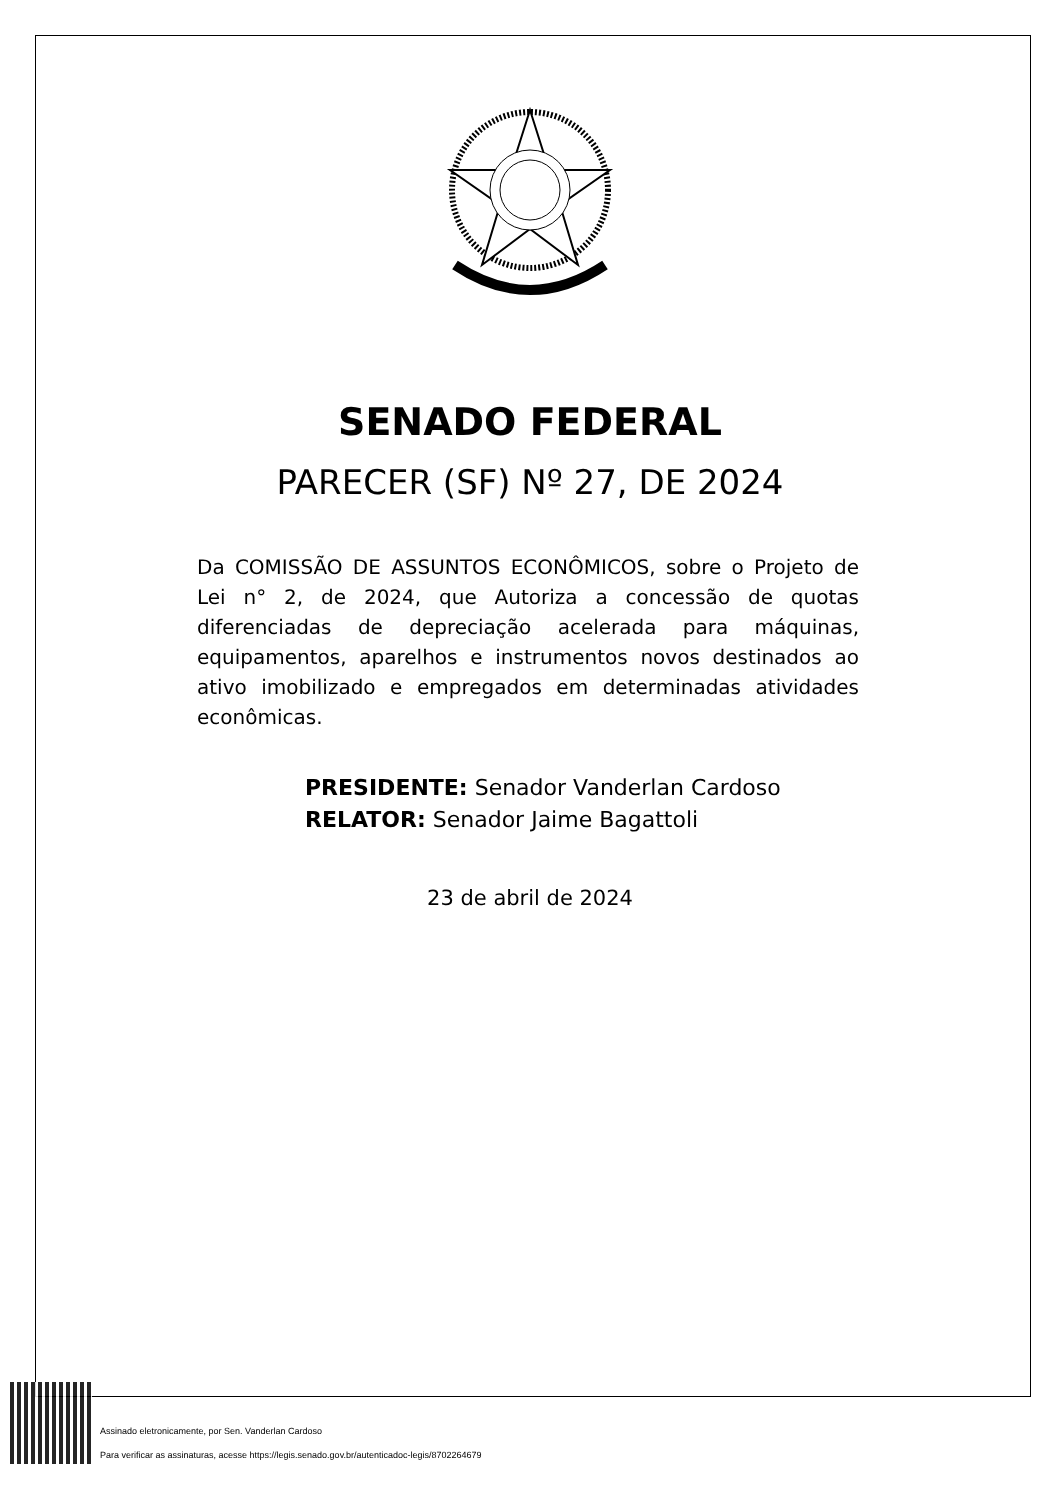SENADO FEDERAL
PARECER (SF) Nº 27, DE 2024
Da COMISSÃO DE ASSUNTOS ECONÔMICOS, sobre o Projeto de Lei n° 2, de 2024, que Autoriza a concessão de quotas diferenciadas de depreciação acelerada para máquinas, equipamentos, aparelhos e instrumentos novos destinados ao ativo imobilizado e empregados em determinadas atividades econômicas.
PRESIDENTE: Senador Vanderlan Cardoso
RELATOR: Senador Jaime Bagattoli
23 de abril de 2024
Assinado eletronicamente, por Sen. Vanderlan Cardoso
Para verificar as assinaturas, acesse https://legis.senado.gov.br/autenticadoc-legis/8702264679